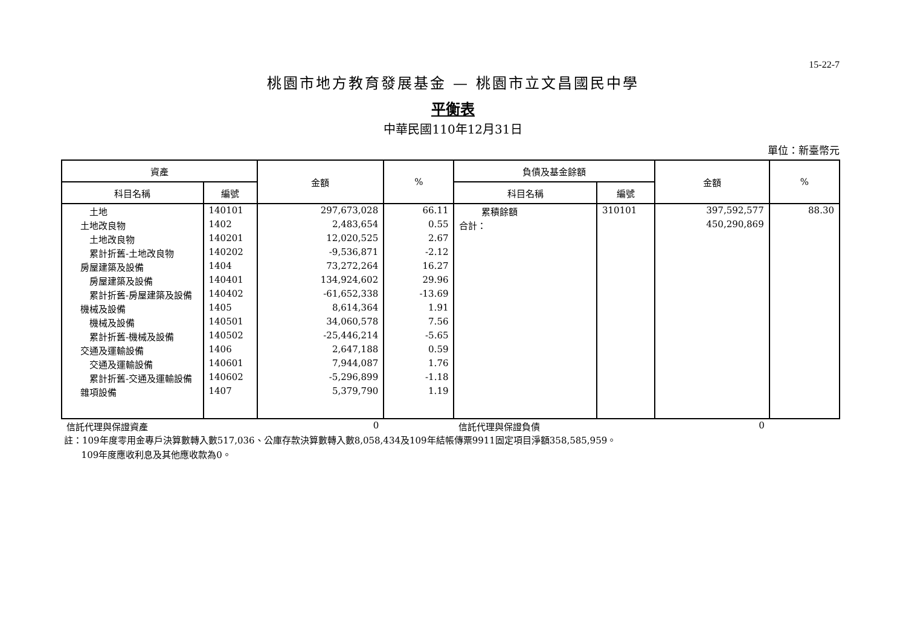15-22-7
桃園市地方教育發展基金 — 桃園市立文昌國民中學
平衡表
中華民國110年12月31日
單位：新臺幣元
| 資產 | | 金額 | % | 負債及基金餘額 | | 金額 | % |
| --- | --- | --- | --- | --- | --- | --- | --- |
| 科目名稱 | 編號 | | | 科目名稱 | 編號 | | |
| 土地 | 140101 | 297,673,028 | 66.11 | 累積餘額 | 310101 | 397,592,577 | 88.30 |
| 土地改良物 | 1402 | 2,483,654 | 0.55 | 合計： | | 450,290,869 | |
| 土地改良物 | 140201 | 12,020,525 | 2.67 | | | | |
| 累計折舊-土地改良物 | 140202 | -9,536,871 | -2.12 | | | | |
| 房屋建築及設備 | 1404 | 73,272,264 | 16.27 | | | | |
| 房屋建築及設備 | 140401 | 134,924,602 | 29.96 | | | | |
| 累計折舊-房屋建築及設備 | 140402 | -61,652,338 | -13.69 | | | | |
| 機械及設備 | 1405 | 8,614,364 | 1.91 | | | | |
| 機械及設備 | 140501 | 34,060,578 | 7.56 | | | | |
| 累計折舊-機械及設備 | 140502 | -25,446,214 | -5.65 | | | | |
| 交通及運輸設備 | 1406 | 2,647,188 | 0.59 | | | | |
| 交通及運輸設備 | 140601 | 7,944,087 | 1.76 | | | | |
| 累計折舊-交通及運輸設備 | 140602 | -5,296,899 | -1.18 | | | | |
| 雜項設備 | 1407 | 5,379,790 | 1.19 | | | | |
| 信託代理與保證資產 | | 0 | | 信託代理與保證負債 | | 0 | |
註：109年度零用金專戶決算數轉入數517,036、公庫存款決算數轉入數8,058,434及109年結帳傳票9911固定項目淨額358,585,959。
109年度應收利息及其他應收款為0。